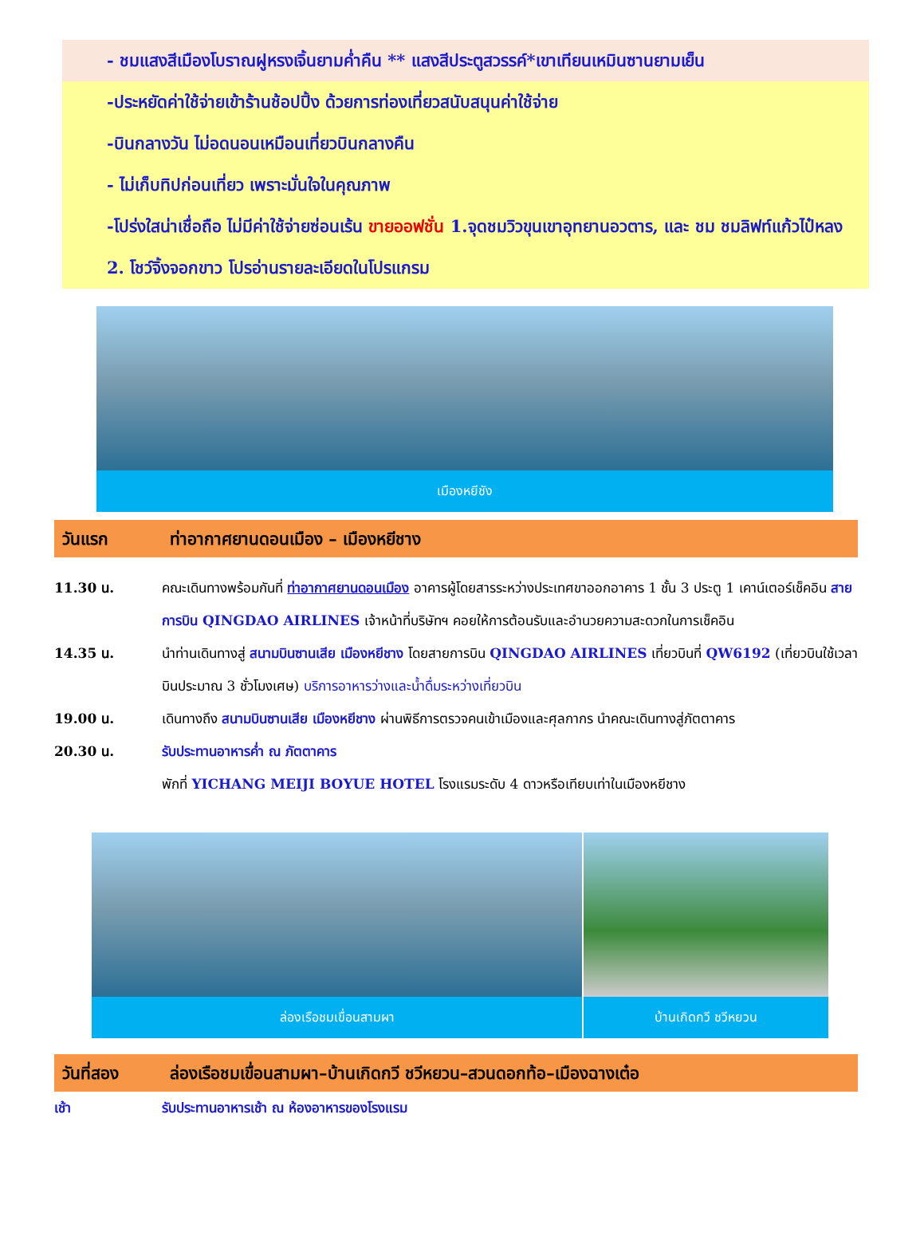- ชมแสงสีเมืองโบราณฝูหรงเจิ้นยามค่ำคืน ** แสงสีประตูสวรรค์*เขาเทียนเหมินซานยามเย็น
-ประหยัดค่าใช้จ่ายเข้าร้านช้อปปิ้ง ด้วยการท่องเที่ยวสนับสนุนค่าใช้จ่าย
-บินกลางวัน ไม่อดนอนเหมือนเที่ยวบินกลางคืน
- ไม่เก็บทิปก่อนเที่ยว เพราะมั่นใจในคุณภาพ
-โปร่งใสน่าเชื่อถือ ไม่มีค่าใช้จ่ายซ่อนเร้น ขายออฟชั่น 1.จุดชมวิวขุนเขาอุทยานอวตาร, และ ชม ชมลิฟท์แก้วไป๋หลง 2. โชว์จิ้งจอกขาว โปรอ่านรายละเอียดในโปรแกรม
เมืองหยีชัง
วันแรก ท่าอากาศยานดอนเมือง – เมืองหยีชาง
11.30 น. คณะเดินทางพร้อมกันที่ ท่าอากาศยานดอนเมือง อาคารผู้โดยสารระหว่างประเทศขาออกอาคาร 1 ชั้น 3 ประตู 1 เคาน์เตอร์เช็คอิน สายการบิน QINGDAO AIRLINES เจ้าหน้าที่บริษัทฯ คอยให้การต้อนรับและอำนวยความสะดวกในการเช็คอิน
14.35 น. นำท่านเดินทางสู่ สนามบินซานเสีย เมืองหยีชาง โดยสายการบิน QINGDAO AIRLINES เที่ยวบินที่ QW6192 (เที่ยวบินใช้เวลาบินประมาณ 3 ชั่วโมงเศษ) บริการอาหารว่างและน้ำดื่มระหว่างเที่ยวบิน
19.00 น. เดินทางถึง สนามบินซานเสีย เมืองหยีชาง ผ่านพิธีการตรวจคนเข้าเมืองและศุลกากร นำคณะเดินทางสู่ภัตตาคาร
20.30 น. รับประทานอาหารค่ำ ณ ภัตตาคาร
พักที่ YICHANG MEIJI BOYUE HOTEL โรงแรมระดับ 4 ดาวหรือเทียบเท่าในเมืองหยีชาง
ล่องเรือชมเขื่อนสามผา บ้านเกิดกวี ชวีหยวน
วันที่สอง ล่องเรือชมเขื่อนสามผา–บ้านเกิดกวี ชวีหยวน–สวนดอกท้อ–เมืองฉางเต๋อ
เช้า รับประทานอาหารเช้า ณ ห้องอาหารของโรงแรม